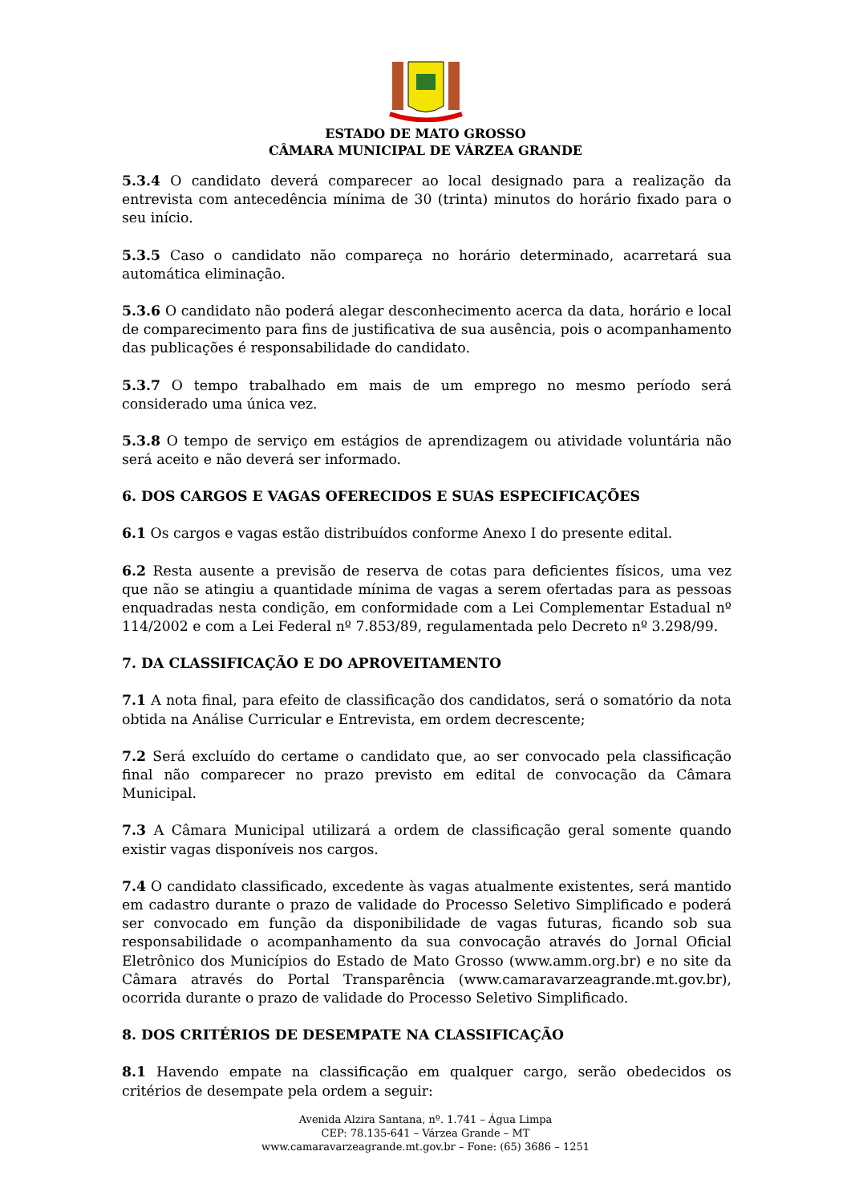ESTADO DE MATO GROSSO
CÂMARA MUNICIPAL DE VÁRZEA GRANDE
5.3.4 O candidato deverá comparecer ao local designado para a realização da entrevista com antecedência mínima de 30 (trinta) minutos do horário fixado para o seu início.
5.3.5 Caso o candidato não compareça no horário determinado, acarretará sua automática eliminação.
5.3.6 O candidato não poderá alegar desconhecimento acerca da data, horário e local de comparecimento para fins de justificativa de sua ausência, pois o acompanhamento das publicações é responsabilidade do candidato.
5.3.7 O tempo trabalhado em mais de um emprego no mesmo período será considerado uma única vez.
5.3.8 O tempo de serviço em estágios de aprendizagem ou atividade voluntária não será aceito e não deverá ser informado.
6. DOS CARGOS E VAGAS OFERECIDOS E SUAS ESPECIFICAÇÕES
6.1 Os cargos e vagas estão distribuídos conforme Anexo I do presente edital.
6.2 Resta ausente a previsão de reserva de cotas para deficientes físicos, uma vez que não se atingiu a quantidade mínima de vagas a serem ofertadas para as pessoas enquadradas nesta condição, em conformidade com a Lei Complementar Estadual nº 114/2002 e com a Lei Federal nº 7.853/89, regulamentada pelo Decreto nº 3.298/99.
7. DA CLASSIFICAÇÃO E DO APROVEITAMENTO
7.1 A nota final, para efeito de classificação dos candidatos, será o somatório da nota obtida na Análise Curricular e Entrevista, em ordem decrescente;
7.2 Será excluído do certame o candidato que, ao ser convocado pela classificação final não comparecer no prazo previsto em edital de convocação da Câmara Municipal.
7.3 A Câmara Municipal utilizará a ordem de classificação geral somente quando existir vagas disponíveis nos cargos.
7.4 O candidato classificado, excedente às vagas atualmente existentes, será mantido em cadastro durante o prazo de validade do Processo Seletivo Simplificado e poderá ser convocado em função da disponibilidade de vagas futuras, ficando sob sua responsabilidade o acompanhamento da sua convocação através do Jornal Oficial Eletrônico dos Municípios do Estado de Mato Grosso (www.amm.org.br) e no site da Câmara através do Portal Transparência (www.camaravarzeagrande.mt.gov.br), ocorrida durante o prazo de validade do Processo Seletivo Simplificado.
8. DOS CRITÉRIOS DE DESEMPATE NA CLASSIFICAÇÃO
8.1 Havendo empate na classificação em qualquer cargo, serão obedecidos os critérios de desempate pela ordem a seguir:
Avenida Alzira Santana, nº. 1.741 – Água Limpa
CEP: 78.135-641 – Várzea Grande – MT
www.camaravarzeagrande.mt.gov.br – Fone: (65) 3686 – 1251